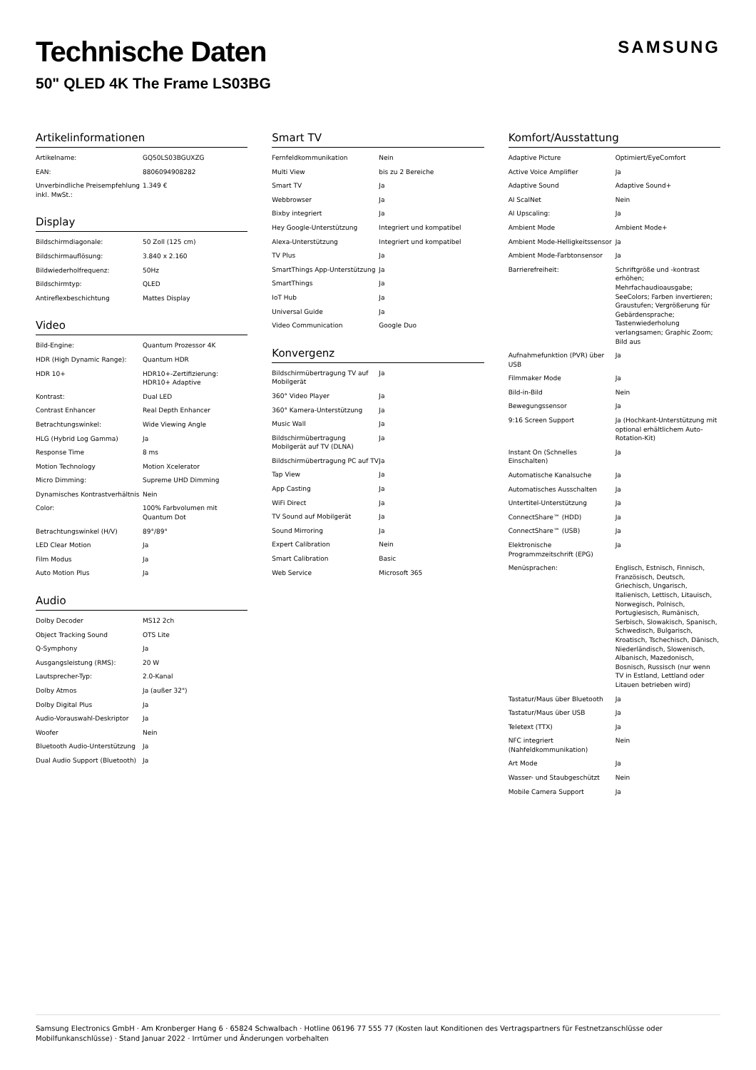Technische Daten
50" QLED 4K The Frame LS03BG
SAMSUNG
Artikelinformationen
| Artikelname: | GQ50LS03BGUXZG |
| EAN: | 8806094908282 |
| Unverbindliche Preisempfehlung inkl. MwSt.: | 1.349 € |
Display
| Bildschirmdiagonale: | 50 Zoll (125 cm) |
| Bildschirmauflösung: | 3.840 x 2.160 |
| Bildwiederholfrequenz: | 50Hz |
| Bildschirmtyp: | QLED |
| Antireflexbeschichtung | Mattes Display |
Video
| Bild-Engine: | Quantum Prozessor 4K |
| HDR (High Dynamic Range): | Quantum HDR |
| HDR 10+ | HDR10+-Zertifizierung: HDR10+ Adaptive |
| Kontrast: | Dual LED |
| Contrast Enhancer | Real Depth Enhancer |
| Betrachtungswinkel: | Wide Viewing Angle |
| HLG (Hybrid Log Gamma) | Ja |
| Response Time | 8 ms |
| Motion Technology | Motion Xcelerator |
| Micro Dimming: | Supreme UHD Dimming |
| Dynamisches Kontrastverhältnis | Nein |
| Color: | 100% Farbvolumen mit Quantum Dot |
| Betrachtungswinkel (H/V) | 89°/89° |
| LED Clear Motion | Ja |
| Film Modus | Ja |
| Auto Motion Plus | Ja |
Audio
| Dolby Decoder | MS12 2ch |
| Object Tracking Sound | OTS Lite |
| Q-Symphony | Ja |
| Ausgangsleistung (RMS): | 20 W |
| Lautsprecher-Typ: | 2.0-Kanal |
| Dolby Atmos | Ja (außer 32") |
| Dolby Digital Plus | Ja |
| Audio-Vorauswahl-Deskriptor | Ja |
| Woofer | Nein |
| Bluetooth Audio-Unterstützung | Ja |
| Dual Audio Support (Bluetooth) | Ja |
Smart TV
| Fernfeldkommunikation | Nein |
| Multi View | bis zu 2 Bereiche |
| Smart TV | Ja |
| Webbrowser | Ja |
| Bixby integriert | Ja |
| Hey Google-Unterstützung | Integriert und kompatibel |
| Alexa-Unterstützung | Integriert und kompatibel |
| TV Plus | Ja |
| SmartThings App-Unterstützung | Ja |
| SmartThings | Ja |
| IoT Hub | Ja |
| Universal Guide | Ja |
| Video Communication | Google Duo |
Konvergenz
| Bildschirmübertragung TV auf Mobilgerät | Ja |
| 360° Video Player | Ja |
| 360° Kamera-Unterstützung | Ja |
| Music Wall | Ja |
| Bildschirmübertragung Mobilgerät auf TV (DLNA) | Ja |
| Bildschirmübertragung PC auf TV | Ja |
| Tap View | Ja |
| App Casting | Ja |
| WiFi Direct | Ja |
| TV Sound auf Mobilgerät | Ja |
| Sound Mirroring | Ja |
| Expert Calibration | Nein |
| Smart Calibration | Basic |
| Web Service | Microsoft 365 |
Komfort/Ausstattung
| Adaptive Picture | Optimiert/EyeComfort |
| Active Voice Amplifier | Ja |
| Adaptive Sound | Adaptive Sound+ |
| AI ScalNet | Nein |
| AI Upscaling: | Ja |
| Ambient Mode | Ambient Mode+ |
| Ambient Mode-Helligkeitssensor | Ja |
| Ambient Mode-Farbtonsensor | Ja |
| Barrierefreiheit: | Schriftgröße und -kontrast erhöhen; Mehrfachaudioausgabe; SeeColors; Farben invertieren; Graustufen; Vergrößerung für Gebärdensprache; Tastenwiederholung verlangsamen; Graphic Zoom; Bild aus |
| Aufnahmefunktion (PVR) über USB | Ja |
| Filmmaker Mode | Ja |
| Bild-in-Bild | Nein |
| Bewegungssensor | Ja |
| 9:16 Screen Support | Ja (Hochkant-Unterstützung mit optional erhältlichem Auto-Rotation-Kit) |
| Instant On (Schnelles Einschalten) | Ja |
| Automatische Kanalsuche | Ja |
| Automatisches Ausschalten | Ja |
| Untertitel-Unterstützung | Ja |
| ConnectShare™ (HDD) | Ja |
| ConnectShare™ (USB) | Ja |
| Elektronische Programmzeitschrift (EPG) | Ja |
| Menüsprachen: | Englisch, Estnisch, Finnisch, Französisch, Deutsch, Griechisch, Ungarisch, Italienisch, Lettisch, Litauisch, Norwegisch, Polnisch, Portugiesisch, Rumänisch, Serbisch, Slowakisch, Spanisch, Schwedisch, Bulgarisch, Kroatisch, Tschechisch, Dänisch, Niederländisch, Slowenisch, Albanisch, Mazedonisch, Bosnisch, Russisch (nur wenn TV in Estland, Lettland oder Litauen betrieben wird) |
| Tastatur/Maus über Bluetooth | Ja |
| Tastatur/Maus über USB | Ja |
| Teletext (TTX) | Ja |
| NFC integriert (Nahfeldkommunikation) | Nein |
| Art Mode | Ja |
| Wasser- und Staubgeschützt | Nein |
| Mobile Camera Support | Ja |
Samsung Electronics GmbH · Am Kronberger Hang 6 · 65824 Schwalbach · Hotline 06196 77 555 77 (Kosten laut Konditionen des Vertragspartners für Festnetzanschlüsse oder Mobilfunkanschlüsse) · Stand Januar 2022 · Irrtümer und Änderungen vorbehalten